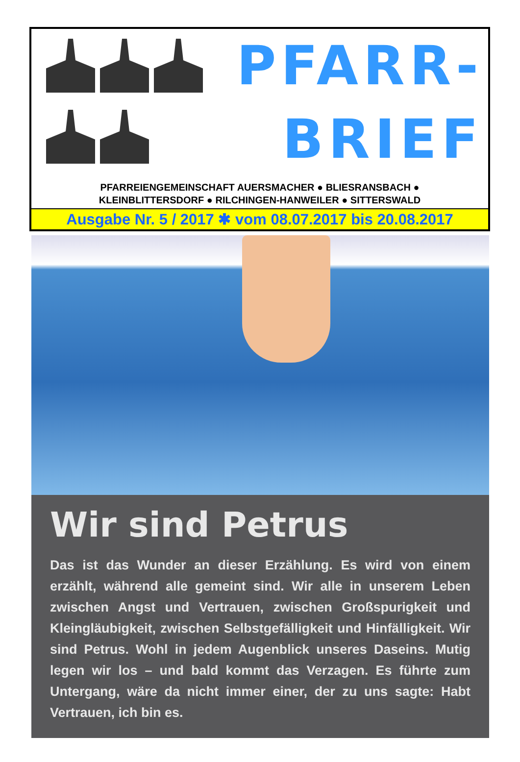PFARR-
BRIEF
PFARREIENGEMEINSCHAFT AUERSMACHER ● BLIESRANSBACH ●
KLEINBLITTERSDORF ● RILCHINGEN-HANWEILER ● SITTERSWALD
Ausgabe Nr. 5 / 2017 ✱ vom 08.07.2017 bis 20.08.2017
Wir sind Petrus
Das ist das Wunder an dieser Erzählung. Es wird von einem erzählt, während alle gemeint sind. Wir alle in unserem Leben zwischen Angst und Vertrauen, zwischen Großspurigkeit und Kleingläubigkeit, zwischen Selbstgefälligkeit und Hinfälligkeit. Wir sind Petrus. Wohl in jedem Augenblick unseres Daseins. Mutig legen wir los – und bald kommt das Verzagen. Es führte zum Untergang, wäre da nicht immer einer, der zu uns sagte: Habt Vertrauen, ich bin es.